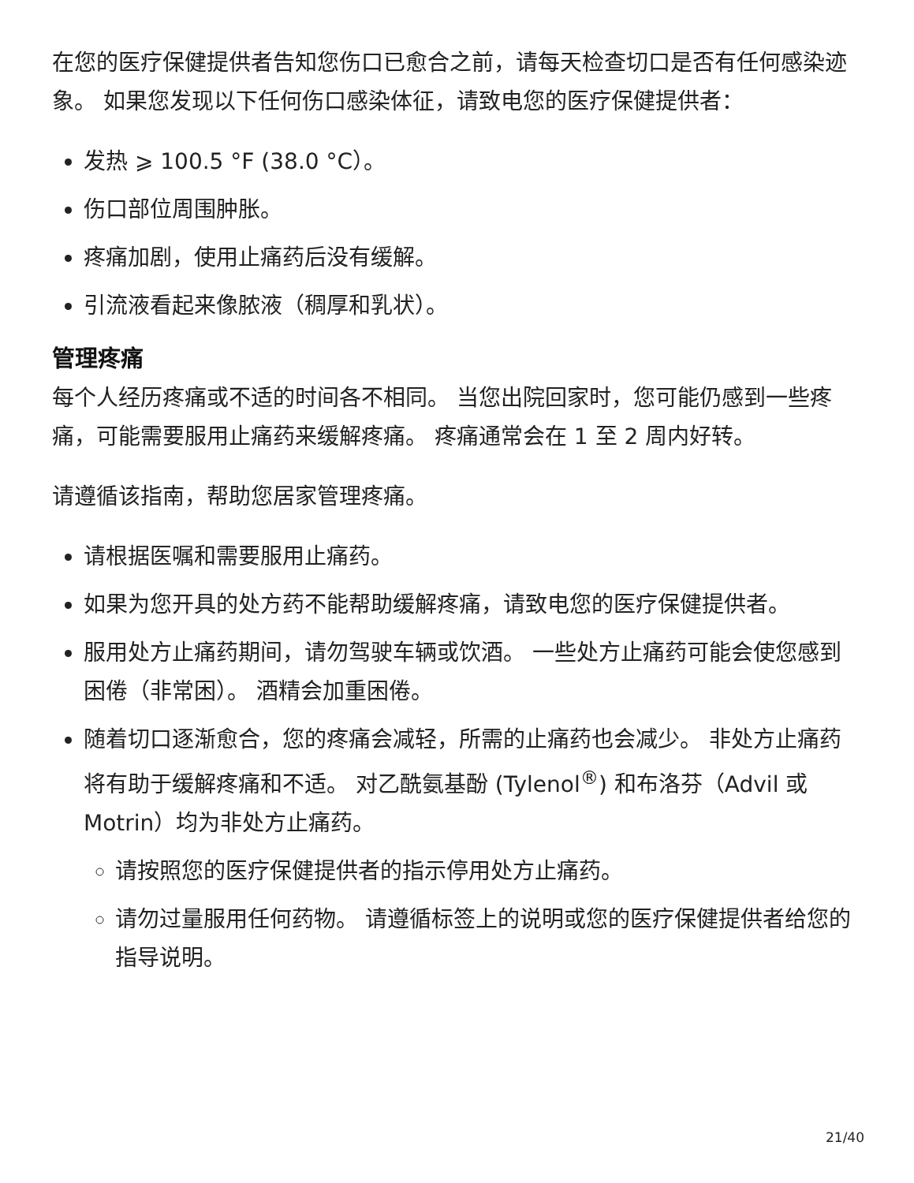在您的医疗保健提供者告知您伤口已愈合之前，请每天检查切口是否有任何感染迹象。 如果您发现以下任何伤口感染体征，请致电您的医疗保健提供者：
发热 ⩾ 100.5 °F (38.0 °C）。
伤口部位周围肿胀。
疼痛加剧，使用止痛药后没有缓解。
引流液看起来像脓液（稠厚和乳状）。
管理疼痛
每个人经历疼痛或不适的时间各不相同。 当您出院回家时，您可能仍感到一些疼痛，可能需要服用止痛药来缓解疼痛。 疼痛通常会在 1 至 2 周内好转。
请遵循该指南，帮助您居家管理疼痛。
请根据医嘱和需要服用止痛药。
如果为您开具的处方药不能帮助缓解疼痛，请致电您的医疗保健提供者。
服用处方止痛药期间，请勿驾驶车辆或饮酒。 一些处方止痛药可能会使您感到困倦（非常困）。 酒精会加重困倦。
随着切口逐渐愈合，您的疼痛会减轻，所需的止痛药也会减少。 非处方止痛药将有助于缓解疼痛和不适。 对乙酰氨基酚 (Tylenol<sup>®</sup>) 和布洛芬（Advil 或 Motrin）均为非处方止痛药。
请按照您的医疗保健提供者的指示停用处方止痛药。
请勿过量服用任何药物。 请遵循标签上的说明或您的医疗保健提供者给您的指导说明。
21/40